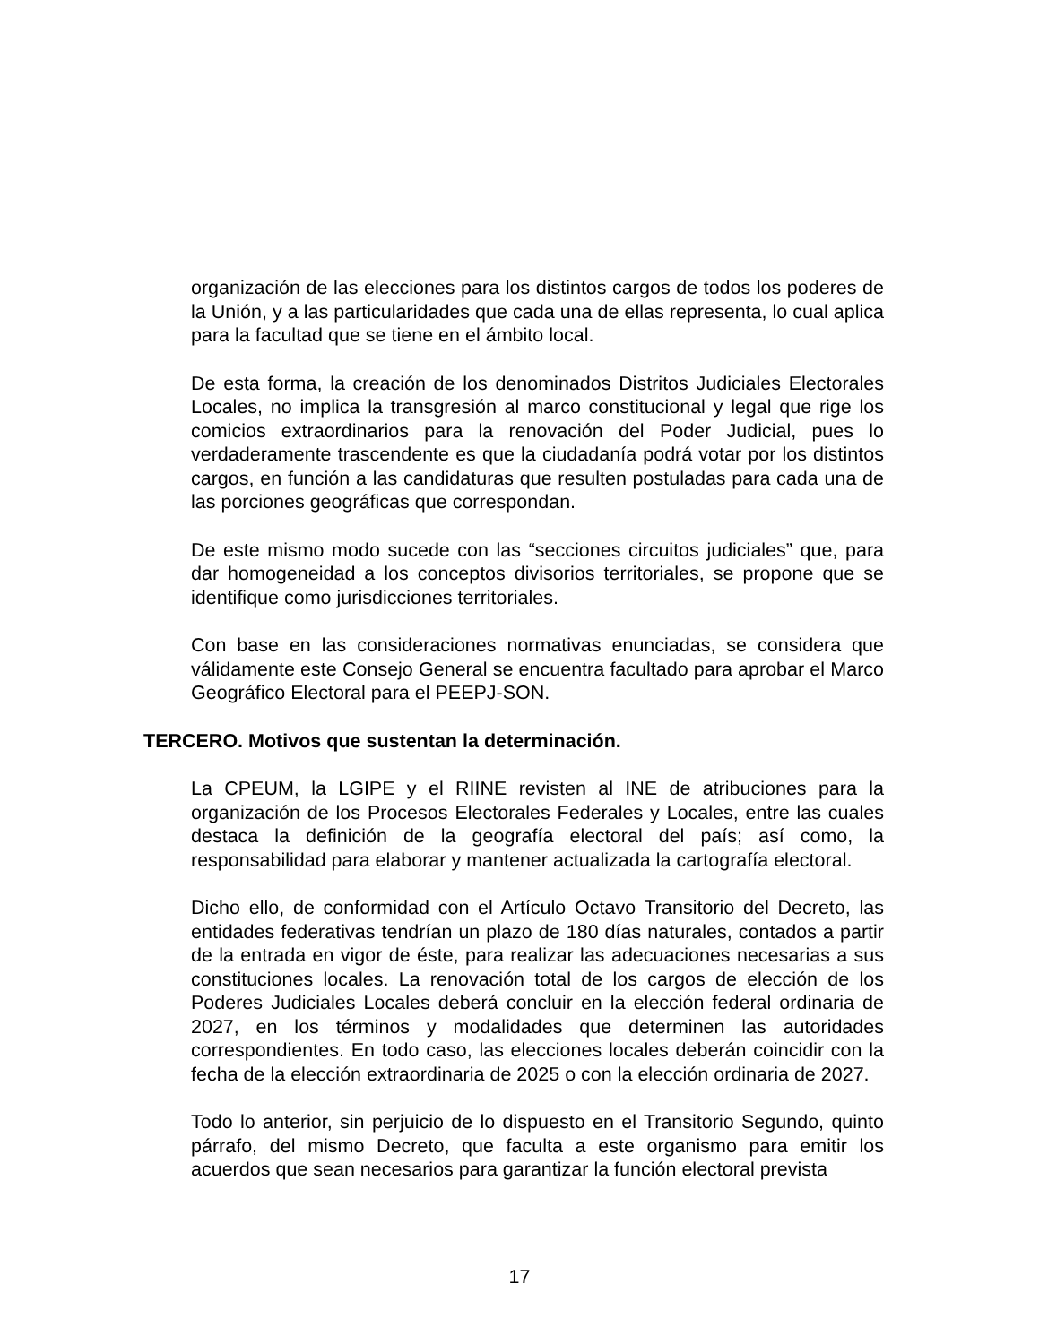organización de las elecciones para los distintos cargos de todos los poderes de la Unión, y a las particularidades que cada una de ellas representa, lo cual aplica para la facultad que se tiene en el ámbito local.
De esta forma, la creación de los denominados Distritos Judiciales Electorales Locales, no implica la transgresión al marco constitucional y legal que rige los comicios extraordinarios para la renovación del Poder Judicial, pues lo verdaderamente trascendente es que la ciudadanía podrá votar por los distintos cargos, en función a las candidaturas que resulten postuladas para cada una de las porciones geográficas que correspondan.
De este mismo modo sucede con las “secciones circuitos judiciales” que, para dar homogeneidad a los conceptos divisorios territoriales, se propone que se identifique como jurisdicciones territoriales.
Con base en las consideraciones normativas enunciadas, se considera que válidamente este Consejo General se encuentra facultado para aprobar el Marco Geográfico Electoral para el PEEPJ-SON.
TERCERO. Motivos que sustentan la determinación.
La CPEUM, la LGIPE y el RIINE revisten al INE de atribuciones para la organización de los Procesos Electorales Federales y Locales, entre las cuales destaca la definición de la geografía electoral del país; así como, la responsabilidad para elaborar y mantener actualizada la cartografía electoral.
Dicho ello, de conformidad con el Artículo Octavo Transitorio del Decreto, las entidades federativas tendrían un plazo de 180 días naturales, contados a partir de la entrada en vigor de éste, para realizar las adecuaciones necesarias a sus constituciones locales. La renovación total de los cargos de elección de los Poderes Judiciales Locales deberá concluir en la elección federal ordinaria de 2027, en los términos y modalidades que determinen las autoridades correspondientes. En todo caso, las elecciones locales deberán coincidir con la fecha de la elección extraordinaria de 2025 o con la elección ordinaria de 2027.
Todo lo anterior, sin perjuicio de lo dispuesto en el Transitorio Segundo, quinto párrafo, del mismo Decreto, que faculta a este organismo para emitir los acuerdos que sean necesarios para garantizar la función electoral prevista
17